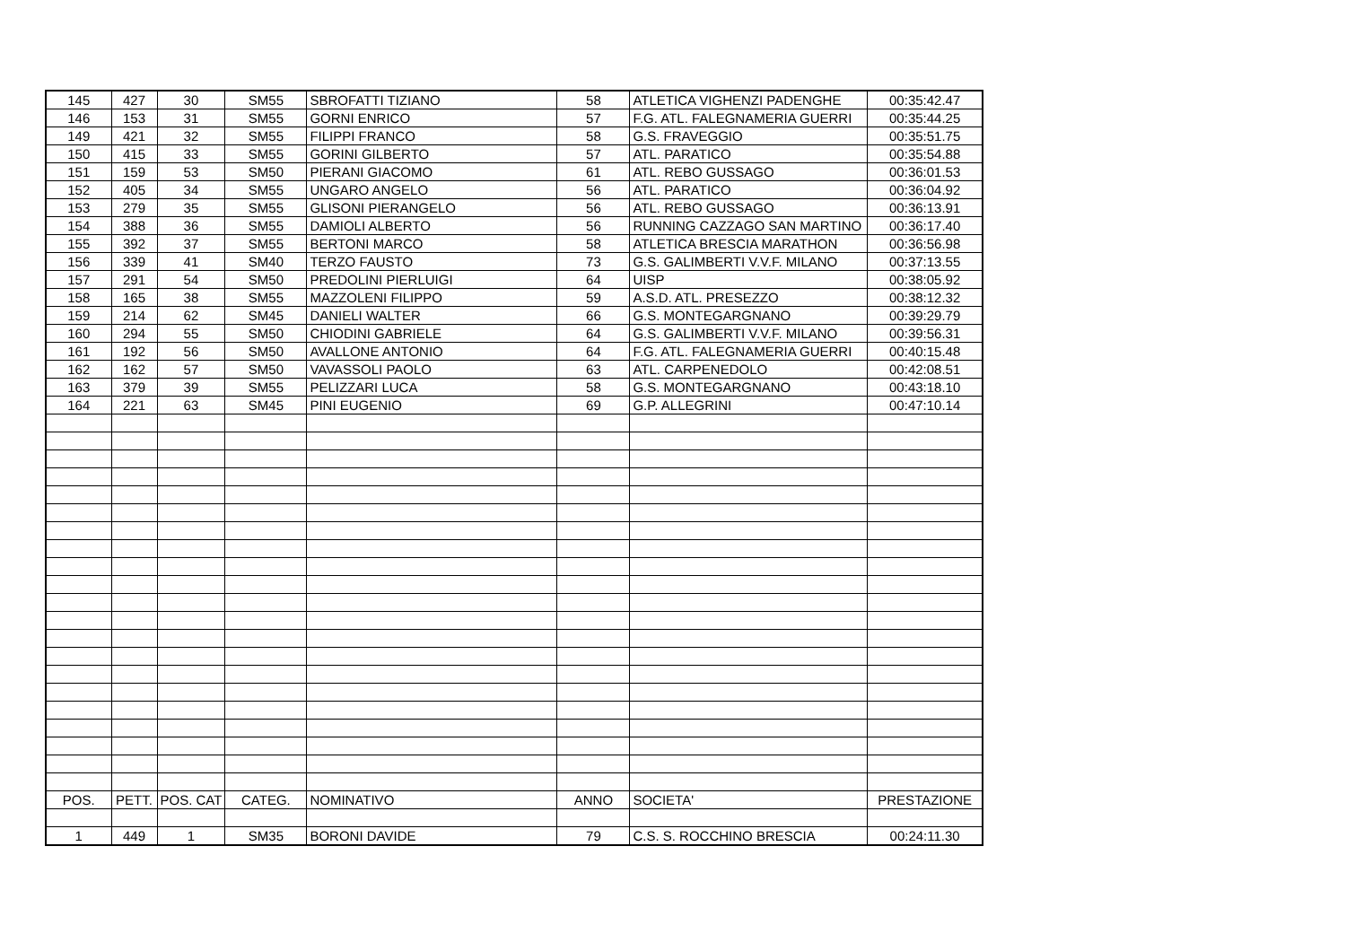| 145 | 427 | 30 | SM55 | SBROFATTI TIZIANO | 58 | ATLETICA VIGHENZI PADENGHE | 00:35:42.47 |
| 146 | 153 | 31 | SM55 | GORNI ENRICO | 57 | F.G. ATL. FALEGNAMERIA GUERRI | 00:35:44.25 |
| 149 | 421 | 32 | SM55 | FILIPPI FRANCO | 58 | G.S. FRAVEGGIO | 00:35:51.75 |
| 150 | 415 | 33 | SM55 | GORINI GILBERTO | 57 | ATL. PARATICO | 00:35:54.88 |
| 151 | 159 | 53 | SM50 | PIERANI GIACOMO | 61 | ATL. REBO GUSSAGO | 00:36:01.53 |
| 152 | 405 | 34 | SM55 | UNGARO ANGELO | 56 | ATL. PARATICO | 00:36:04.92 |
| 153 | 279 | 35 | SM55 | GLISONI PIERANGELO | 56 | ATL. REBO GUSSAGO | 00:36:13.91 |
| 154 | 388 | 36 | SM55 | DAMIOLI ALBERTO | 56 | RUNNING CAZZAGO SAN MARTINO | 00:36:17.40 |
| 155 | 392 | 37 | SM55 | BERTONI MARCO | 58 | ATLETICA BRESCIA MARATHON | 00:36:56.98 |
| 156 | 339 | 41 | SM40 | TERZO FAUSTO | 73 | G.S. GALIMBERTI V.V.F. MILANO | 00:37:13.55 |
| 157 | 291 | 54 | SM50 | PREDOLINI PIERLUIGI | 64 | UISP | 00:38:05.92 |
| 158 | 165 | 38 | SM55 | MAZZOLENI FILIPPO | 59 | A.S.D. ATL. PRESEZZO | 00:38:12.32 |
| 159 | 214 | 62 | SM45 | DANIELI WALTER | 66 | G.S. MONTEGARGNANO | 00:39:29.79 |
| 160 | 294 | 55 | SM50 | CHIODINI GABRIELE | 64 | G.S. GALIMBERTI V.V.F. MILANO | 00:39:56.31 |
| 161 | 192 | 56 | SM50 | AVALLONE ANTONIO | 64 | F.G. ATL. FALEGNAMERIA GUERRI | 00:40:15.48 |
| 162 | 162 | 57 | SM50 | VAVASSOLI PAOLO | 63 | ATL. CARPENEDOLO | 00:42:08.51 |
| 163 | 379 | 39 | SM55 | PELIZZARI LUCA | 58 | G.S. MONTEGARGNANO | 00:43:18.10 |
| 164 | 221 | 63 | SM45 | PINI EUGENIO | 69 | G.P. ALLEGRINI | 00:47:10.14 |
| POS. | PETT. | POS. CAT | CATEG. | NOMINATIVO | ANNO | SOCIETA' | PRESTAZIONE |
| 1 | 449 | 1 | SM35 | BORONI DAVIDE | 79 | C.S. S. ROCCHINO BRESCIA | 00:24:11.30 |